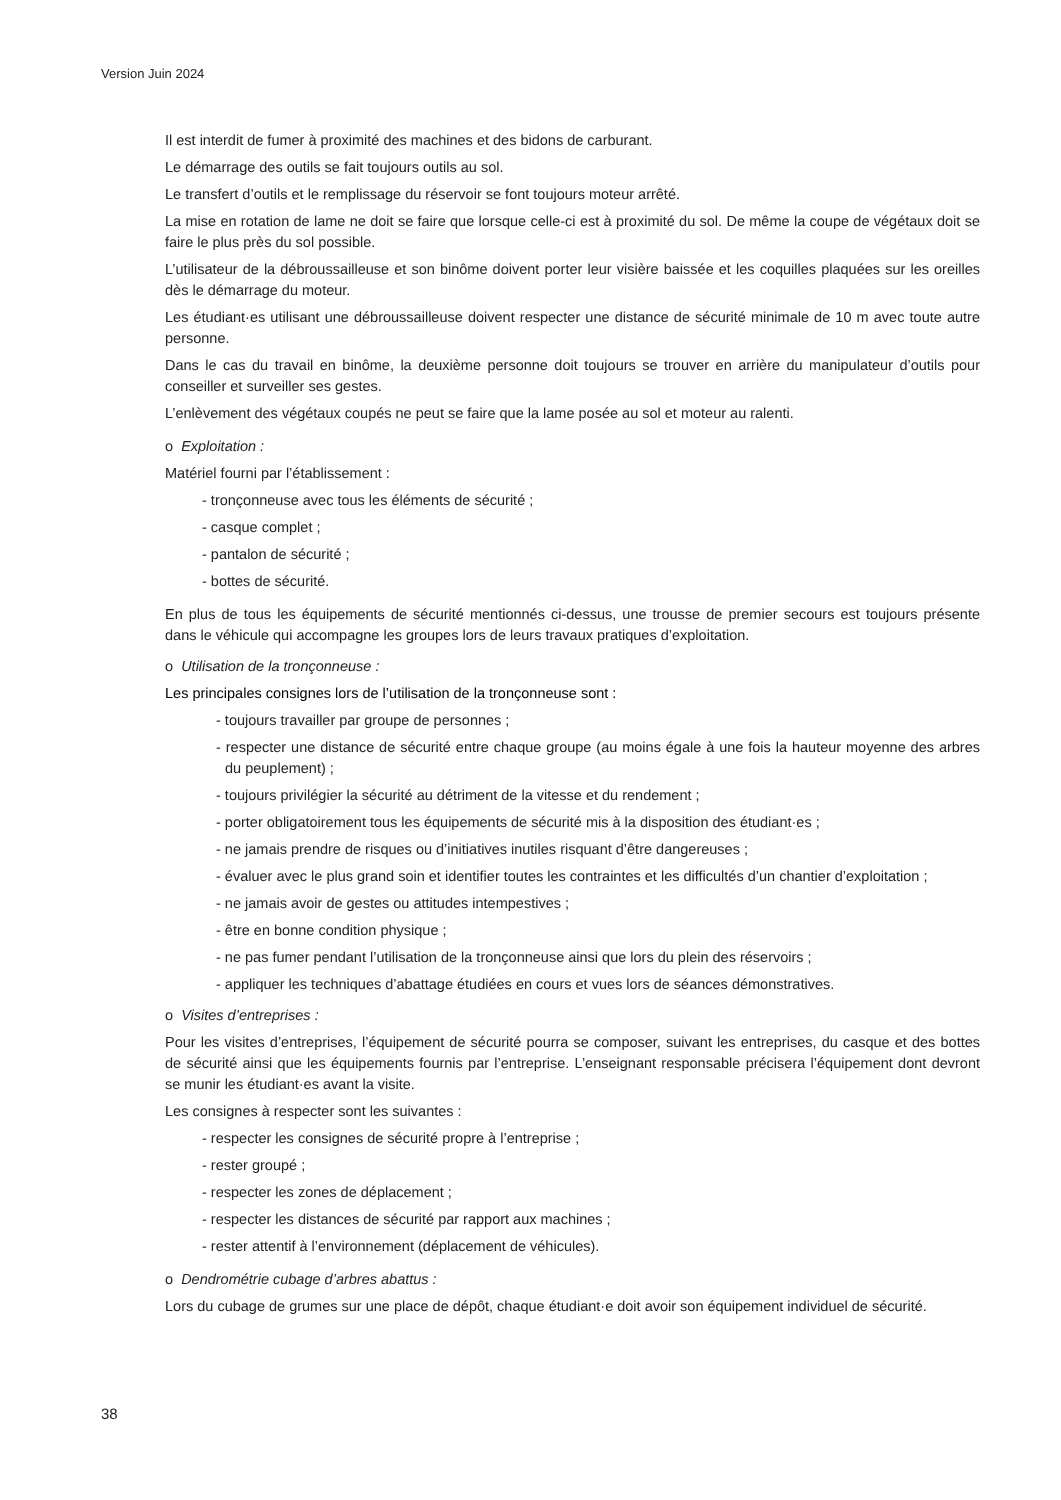Version Juin 2024
Il est interdit de fumer à proximité des machines et des bidons de carburant.
Le démarrage des outils se fait toujours outils au sol.
Le transfert d’outils et le remplissage du réservoir se font toujours moteur arrêté.
La mise en rotation de lame ne doit se faire que lorsque celle-ci est à proximité du sol. De même la coupe de végétaux doit se faire le plus près du sol possible.
L’utilisateur de la débroussailleuse et son binôme doivent porter leur visière baissée et les coquilles plaquées sur les oreilles dès le démarrage du moteur.
Les étudiant·es utilisant une débroussailleuse doivent respecter une distance de sécurité minimale de 10 m avec toute autre personne.
Dans le cas du travail en binôme, la deuxième personne doit toujours se trouver en arrière du manipulateur d’outils pour conseiller et surveiller ses gestes.
L’enlèvement des végétaux coupés ne peut se faire que la lame posée au sol et moteur au ralenti.
o Exploitation :
Matériel fourni par l’établissement :
- tronçonneuse avec tous les éléments de sécurité ;
- casque complet ;
- pantalon de sécurité ;
- bottes de sécurité.
En plus de tous les équipements de sécurité mentionnés ci-dessus, une trousse de premier secours est toujours présente dans le véhicule qui accompagne les groupes lors de leurs travaux pratiques d’exploitation.
o Utilisation de la tronçonneuse :
Les principales consignes lors de l’utilisation de la tronçonneuse sont :
- toujours travailler par groupe de personnes ;
- respecter une distance de sécurité entre chaque groupe (au moins égale à une fois la hauteur moyenne des arbres du peuplement) ;
- toujours privilégier la sécurité au détriment de la vitesse et du rendement ;
- porter obligatoirement tous les équipements de sécurité mis à la disposition des étudiant·es ;
- ne jamais prendre de risques ou d’initiatives inutiles risquant d’être dangereuses ;
- évaluer avec le plus grand soin et identifier toutes les contraintes et les difficultés d’un chantier d’exploitation ;
- ne jamais avoir de gestes ou attitudes intempestives ;
- être en bonne condition physique ;
- ne pas fumer pendant l’utilisation de la tronçonneuse ainsi que lors du plein des réservoirs ;
- appliquer les techniques d’abattage étudiées en cours et vues lors de séances démonstratives.
o Visites d’entreprises :
Pour les visites d’entreprises, l’équipement de sécurité pourra se composer, suivant les entreprises, du casque et des bottes de sécurité ainsi que les équipements fournis par l’entreprise. L’enseignant responsable précisera l’équipement dont devront se munir les étudiant·es avant la visite.
Les consignes à respecter sont les suivantes :
- respecter les consignes de sécurité propre à l’entreprise ;
- rester groupé ;
- respecter les zones de déplacement ;
- respecter les distances de sécurité par rapport aux machines ;
- rester attentif à l’environnement (déplacement de véhicules).
o Dendrométrie cubage d’arbres abattus :
Lors du cubage de grumes sur une place de dépôt, chaque étudiant·e doit avoir son équipement individuel de sécurité.
38